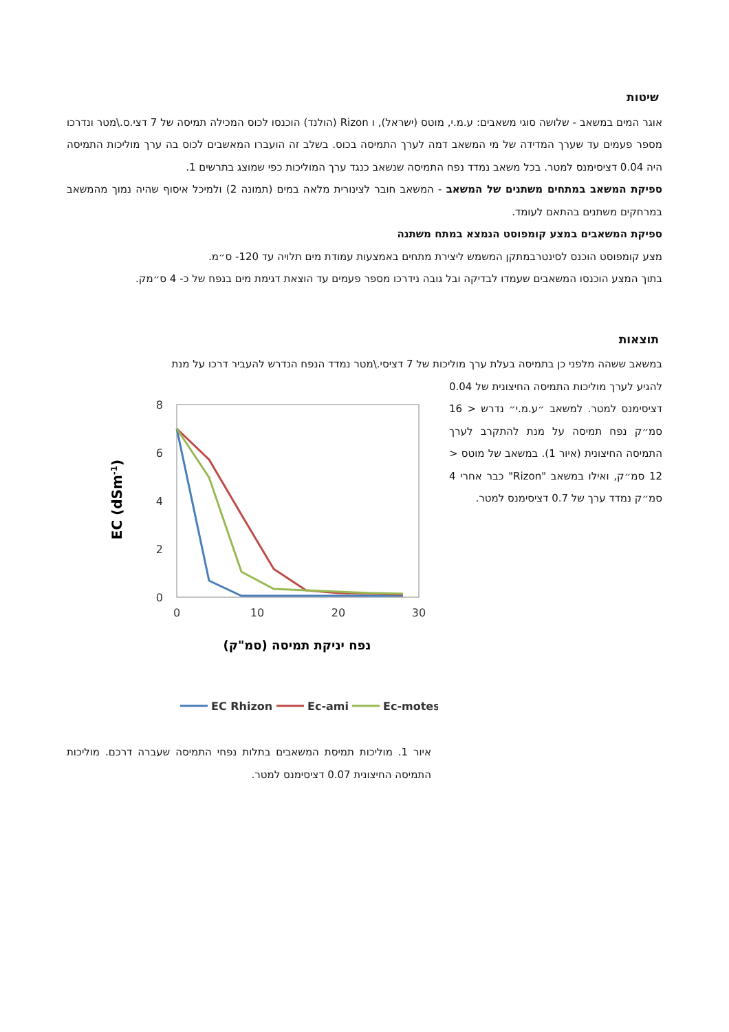שיטות
אוגר המים במשאב - שלושה סוגי משאבים: ע.מ.י, מוטס (ישראל), ו Rizon (הולנד) הוכנסו לכוס המכילה תמיסה של 7 דצי.ס.\מטר ונדרכו מספר פעמים עד שערך המדידה של מי המשאב דמה לערך התמיסה בכוס. בשלב זה הועברו המאשבים לכוס בה ערך מוליכות התמיסה היה 0.04 דציסימנס למטר. בכל משאב נמדד נפח התמיסה שנשאב כנגד ערך המוליכות כפי שמוצג בתרשים 1.
ספיקת המשאב במתחים משתנים של המשאב - המשאב חובר לצינורית מלאה במים (תמונה 2) ולמיכל איסוף שהיה נמוך מהמשאב במרחקים משתנים בהתאם לעומד.
ספיקת המשאבים במצע קומפוסט הנמצא במתח משתנה
מצע קומפוסט הוכנס לסינטרבמתקן המשמש ליצירת מתחים באמצעות עמודת מים תלויה עד 120- ס״מ.
בתוך המצע הוכנסו המשאבים שעמדו לבדיקה ובל גובה נידרכו מספר פעמים עד הוצאת דגימת מים בנפח של כ- 4 ס״מק.
תוצאות
במשאב ששהה מלפני כן בתמיסה בעלת ערך מוליכות של 7 דציסי.\מטר נמדד הנפח הנדרש להעביר דרכו על מנת
להגיע לערך מוליכות התמיסה החיצונית של 0.04 דציסימנס למטר. למשאב ״ע.מ.י״ נדרש < 16 סמ״ק נפח תמיסה על מנת להתקרב לערך התמיסה החיצונית (איור 1). במשאב של מוטס < 12 סמ״ק, ואילו במשאב "Rizon" כבר אחרי 4 סמ״ק נמדד ערך של 0.7 דציסימנס למטר.
8
6
4
2
0
0
10
20
30
EC (dSm-1)
נפח יניקת תמיסה (סמ"ק)
EC Rhizon
Ec-ami
Ec-motes
איור 1. מוליכות תמיסת המשאבים בתלות נפחי התמיסה שעברה דרכם. מוליכות התמיסה החיצונית 0.07 דציסימנס למטר.